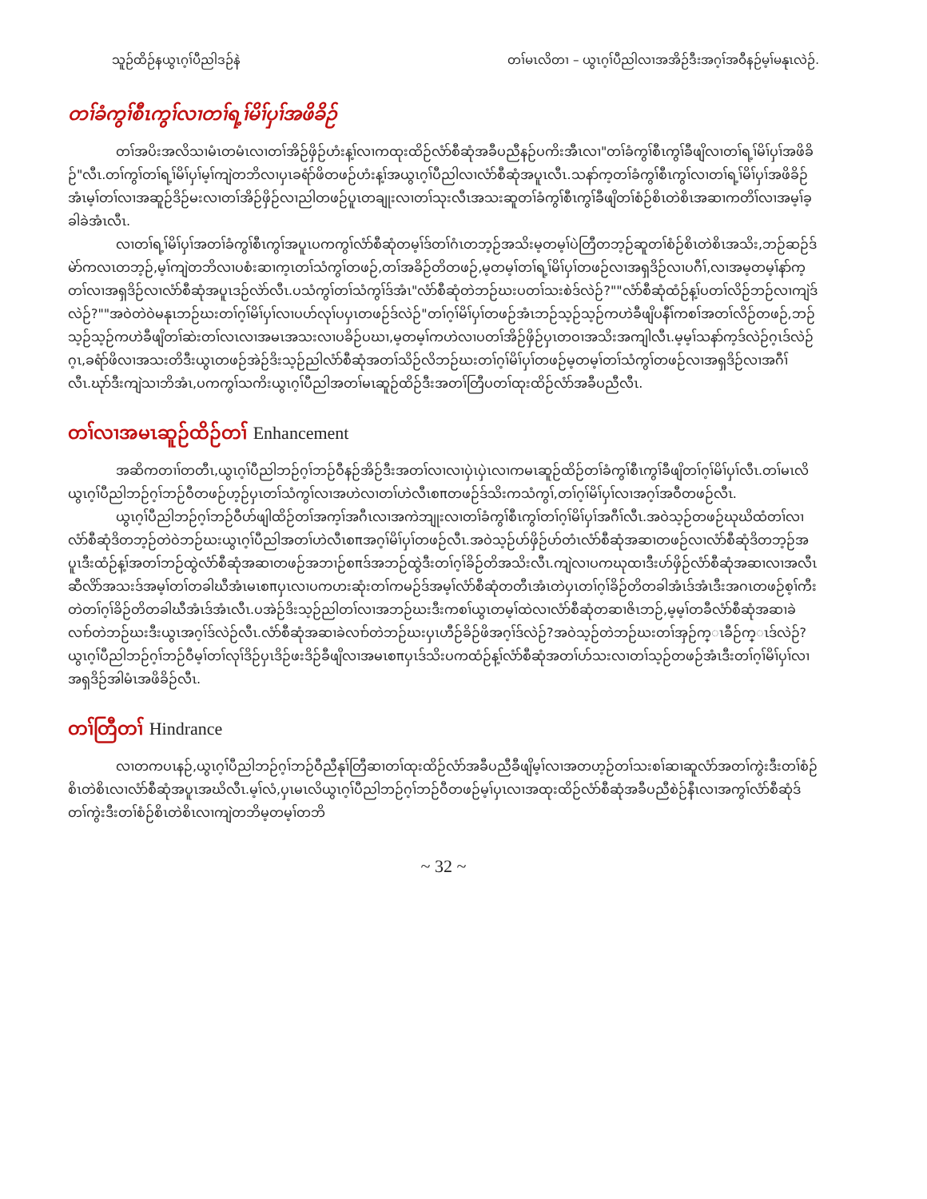သူဉ်ထိဉ်နယွၤဂ့ၢ်ပီညါဒဉ်နဲ တၢ်မၤလိတၢ – ယွၤဂ့ၢ်ပီညါလၢအအိဉ်ဒီးအဂ့ၢ်အဝီနဉ်မ့ၢ်မနုၤလဲဉ်.
တၢ်ခံကွၢ်စီၤကွၢ်လၢတၢ်ရ့ၢ်မိၢ်ပှၢ်အဖိခိဉ်
တၢ်အပိးအလိသၢမံၤတမံၤလၢတၢ်အိဉ်ဖှိဉ်ဟံးန့ၢ်လၢကထုးထိဉ်လံာ်စီဆုံအခီပညီနဉ်ပကိးအီၤလၢ"တၢ်ခံကွၢ်စီၤကွၢ်ခီဖျိလၢတၢ်ရ့ၢ်မိၢ်ပှၢ်အဖိခိဉ်"လီၤ.တၢ်ကွၢ်တၢ်ရ့ၢ်မိၢ်ပှၢ်မ့ၢ်ကျဲတဘိလၢပှၤခရံာ်ဖိတဖဉ်ဟံးန့ၢ်အယွၤဂ့ၢ်ပီညါလၢလံာ်စီဆုံအပူၤလီၤ.သနာ်က့တၢ်ခံကွၢ်စီၤကွၢ်လၢတၢ်ရ့ၢ်မိၢ်ပှၢ်အဖိခိဉ်အံၤမ့ၢ်တၢ်လၢအဆူဉ်ဒိဉ်မးလၢတၢ်အိဉ်ဖှိဉ်လၢညါတဖဉ်ပူၤတချုးလၢတၢ်သုးလီၤအသးဆူတၢ်ခံကွၢ်စီၤကွၢ်ခီဖျိတၢ်စံဉ်စိၤတဲစိၤအဆၢကတိၢ်လၢအမ့ၢ်ခ့ခါခဲအံၤလီၤ.
လၢတၢ်ရ့ၢ်မိၢ်ပှၢ်အတၢ်ခံကွၢ်စီၤကွၢ်အပူၤပကကွၢ်လံာ်စီဆုံတမ့ၢ်ဒ်တၢ်ဂံၤတဘ့ဉ်အသိးမ့တမ့ၢ်ပဲတြီတဘ့ဉ်ဆူတၢ်စံဉ်စိၤတဲစိၤအသိး,ဘဉ်ဆဉ်ဒ်မဲာ်ကလၤတဘ့ဉ်,မ့ၢ်ကျဲတဘိလၢပစံးဆၢက့ၤတၢ်သံကွၢ်တဖဉ်,တၢ်အခိဉ်တိတဖဉ်,မ့တမ့ၢ်တၢ်ရ့ၢ်မိၢ်ပှၢ်တဖဉ်လၢအရှဒိဉ်လၢပဂီၢ်,လၢအမ့တမ့ၢ်နာ်က့တၢ်လၢအရှဒိဉ်လၢလံာ်စီဆုံအပူၤဒဉ်လဲာ်လီၤ.ပသံကွၢ်တၢ်သံကွၢ်ဒ်အံၤ"လံာ်စီဆုံတဲဘဉ်ဃးပတၢ်သးစဲဒ်လဲဉ်?""လံာ်စီဆုံထံဉ်န့ၢ်ပတၢ်လိဉ်ဘဉ်လၢကျဲဒ်လဲဉ်?""အဝဲတဲဝဲမနုၤဘဉ်ဃးတၢ်ဂ့ၢ်မိၢ်ပှၢ်လၢပဟ်လုၢ်ပပှၤတဖဉ်ဒ်လဲဉ်"တၢ်ဂ့ၢ်မိၢ်ပှၢ်တဖဉ်အံၤဘဉ်သ့ဉ်သ့ဉ်ကဟဲခီဖျိပနီၢ်ကစၢ်အတၢ်လိဉ်တဖဉ်,ဘဉ်သ့ဉ်သ့ဉ်ကဟဲခီဖျိတၢ်ဆဲးတၢ်လၤလၢအမၤအသးလၢပခိဉ်ပဃၢ,မ့တမ့ၢ်ကဟဲလၢပတၢ်အိဉ်ဖှိဉ်ပှၤတဝၢအသိးအကျါလီၤ.မ့မ့ၢ်သနာ်က့ဒ်လဲဉ်ဂ့ၤဒ်လဲဉ်ဂ့ၤ,ခရံာ်ဖိလၢအသးတိဒီးယွၤတဖဉ်အဲဉ်ဒိးသ့ဉ်ညါလံာ်စီဆုံအတၢ်သိဉ်လိဘဉ်ဃးတၢ်ဂ့ၢ်မိၢ်ပှၢ်တဖဉ်မ့တမ့ၢ်တၢ်သံကွၢ်တဖဉ်လၢအရှဒိဉ်လၢအဂီၢ်လီၤ.ဃုာ်ဒီးကျဲသၢဘိအံၤ,ပကကွၢ်သကိးယွၤဂ့ၢ်ပီညါအတၢ်မၤဆူဉ်ထိဉ်ဒီးအတၢ်တြီပတၢ်ထုးထိဉ်လံာ်အခီပညီလီၤ.
တၢ်လၢအမၤဆူဉ်ထိဉ်တၢ် Enhancement
အဆိကတၢၢ်တတီၤ,ယွၤဂ့ၢ်ပီညါဘဉ်ဂ့ၢ်ဘဉ်ဝီနဉ်အိဉ်ဒီးအတၢ်လၢလၢပှဲၤပှဲၤလၢကမၤဆူဉ်ထိဉ်တၢ်ခံကွၢ်စီၤကွၢ်ခီဖျိတၢ်ဂ့ၢ်မိၢ်ပှၢ်လီၤ.တၢ်မၤလိယွၤဂ့ၢ်ပီညါဘဉ်ဂ့ၢ်ဘဉ်ဝီတဖဉ်ဟ့ဉ်ပှၤတၢ်သံကွၢ်လၢအဟဲလၢတၢ်ဟဲလီၤစπတဖဉ်ဒ်သိးကသံကွၢ်,တၢ်ဂ့ၢ်မိၢ်ပှၢ်လၢအဂ့ၢ်အဝီတဖဉ်လီၤ.
ယွၤဂ့ၢ်ပီညါဘဉ်ဂ့ၢ်ဘဉ်ဝီဟ်ဖျါထိဉ်တၢ်အက့ၢ်အဂီၤလၢအကဲဘျုးလၢတၢ်ခံကွၢ်စီၤကွၢ်တၢ်ဂ့ၢ်မိၢ်ပှၢ်အဂီၢ်လီၤ.အဝဲသ့ဉ်တဖဉ်ဃုဃိထံတၢ်လၢလံာ်စီဆုံဒိတဘ့ဉ်တဲဝဲဘဉ်ဃးယွၤဂ့ၢ်ပီညါအတၢ်ဟဲလီၤစπအဂ့ၢ်မိၢ်ပှၢ်တဖဉ်လီၤ.အဝဲသ့ဉ်ဟ်ဖှိဉ်ဟ်တံၤလံာ်စီဆုံအဆၢတဖဉ်လၢလံာ်စီဆုံဒိတဘ့ဉ်အပူၤဒီးထံဉ်န့ၢ်အတၢ်ဘဉ်ထွဲလံာ်စီဆုံအဆၢတဖဉ်အဘၢဉ်စπဒ်အဘဉ်ထွဲဒီးတၢ်ဂ့ၢ်ခိဉ်တိအသိးလီၤ.ကျဲလၢပကဃုထၢဒီးဟ်ဖှိဉ်လံာ်စီဆုံအဆၢလၢအလီၤဆီလိာ်အသးဒ်အမ့ၢ်တၢ်တခါဃီအံၤမၤစπပှၤလၢပကဟးဆုံးတၢ်ကမဉ်ဒ်အမ့ၢ်လံာ်စီဆုံတတီၤအံၤတဲပှၤတၢ်ဂ့ၢ်ခိဉ်တိတခါအံၤဒ်အံၤဒီးအဂၤတဖဉ်စ့ၢ်ကီးတဲတၢ်ဂ့ၢ်ခိဉ်တိတခါဃီအံၤဒ်အံၤလီၤ.ပအဲဉ်ဒိးသ့ဉ်ညါတၢ်လၢအဘဉ်ဃးဒီးကစၢ်ယွၤတမ့ၢ်ထဲလၢလံာ်စီဆုံတဆၢဇိၤဘဉ်,မ့မ့ၢ်တခီလံာ်စီဆုံအဆၢခဲလၢာ်တဲဘဉ်ဃးဒီးယွၤအဂ့ၢ်ဒ်လဲဉ်လီၤ.လံာ်စီဆုံအဆၢခဲလၢာ်တဲဘဉ်ဃးပှၤဟီဉ်ခိဉ်ဖိအဂ့ၢ်ဒ်လဲဉ်?အဝဲသ့ဉ်တဲဘဉ်ဃးတၢ်အှဉ်က္ၤခီဉ်က္ၤဒ်လဲဉ်?ယွၤဂ့ၢ်ပီညါဘဉ်ဂ့ၢ်ဘဉ်ဝီမ့ၢ်တၢ်လုၢ်ဒိဉ်ပှၤဒိဉ်ဖးဒိဉ်ခီဖျိလၢအမၤစπပှၤဒ်သိးပကထံဉ်န့ၢ်လံာ်စီဆုံအတၢ်ဟ်သးလၢတၢ်သ့ဉ်တဖဉ်အံၤဒီးတၢ်ဂ့ၢ်မိၢ်ပှၢ်လၢအရှဒိဉ်အါမံၤအဖိခိဉ်လီၤ.
တၢ်တြီတၢ် Hindrance
လၢတကပၤနဉ်,ယွၤဂ့ၢ်ပီညါဘဉ်ဂ့ၢ်ဘဉ်ဝီညီနုၢ်တြီဆၢတၢ်ထုးထိဉ်လံာ်အခီပညီခီဖျိမ့ၢ်လၢအတဟ့ဉ်တၢ်သးစၢ်ဆၢဆူလံာ်အတၢ်ကွဲးဒီးတၢ်စံဉ်စိၤတဲစိၤလၢလံာ်စီဆုံအပူၤအဃိလီၤ.မ့ၢ်လံ,ပှၤမၤလိယွၤဂ့ၢ်ပီညါဘဉ်ဂ့ၢ်ဘဉ်ဝီတဖဉ်မ့ၢ်ပှၤလၢအထုးထိဉ်လံာ်စီဆုံအခီပညီစဲဉ်နီၤလၢအကွၢ်လံာ်စီဆုံဒ်တၢ်ကွဲးဒီးတၢ်စံဉ်စိၤတဲစိၤလၢကျဲတဘိမ့တမ့ၢ်တဘိ
~ 32 ~